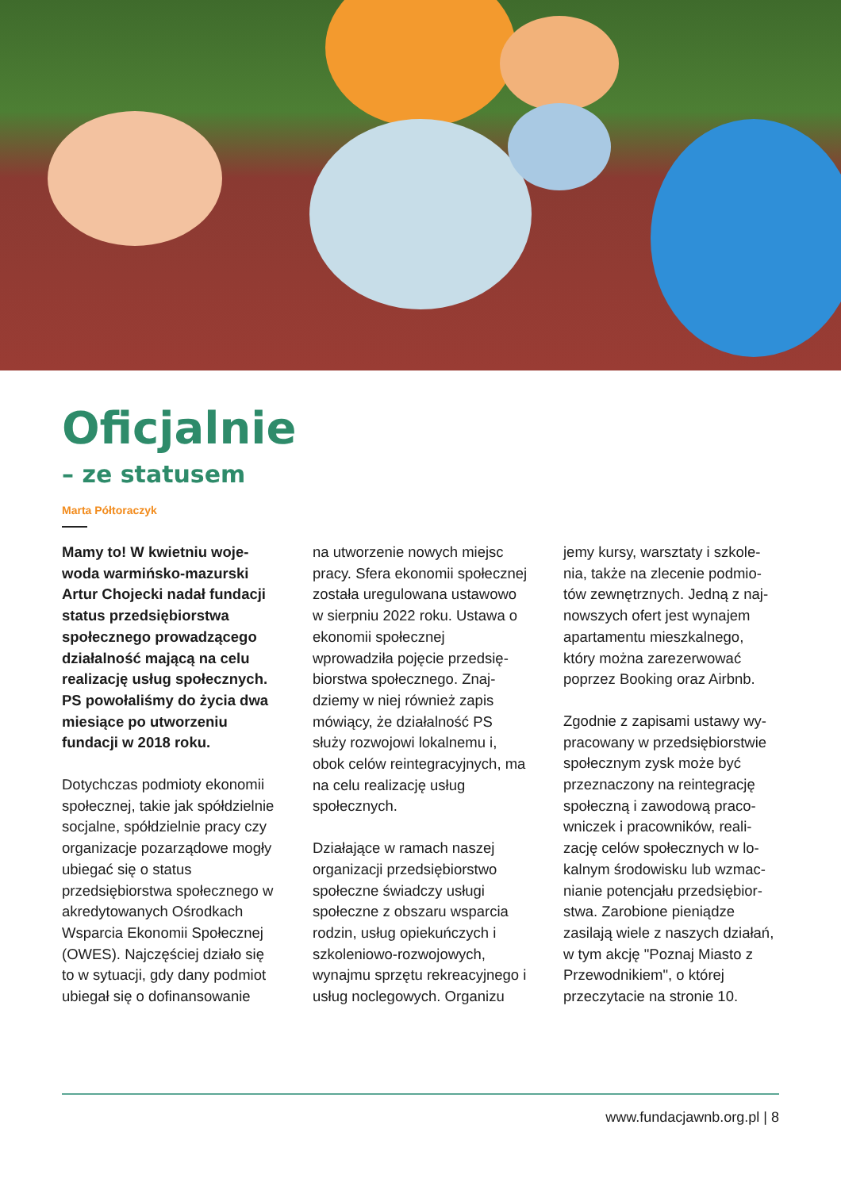Oficjalnie
– ze statusem
Marta Półtoraczyk
Mamy to! W kwietniu woje­woda warmińsko-mazurski Artur Chojecki nadał fundacji status przedsiębiorstwa społecznego prowadzącego działalność mającą na celu realizację usług społecznych. PS powołaliśmy do życia dwa miesiące po utworzeniu fundacji w 2018 roku.
Dotychczas podmioty ekonomii społecznej, takie jak spółdziel­nie socjalne, spółdzielnie pracy czy organizacje pozarządowe mogły ubiegać się o status przedsiębiorstwa społecznego w akredytowanych Ośrodkach Wsparcia Ekonomii Społecznej (OWES). Najczęściej działo się to w sytuacji, gdy dany podmiot ubiegał się o dofinansowanie
na utworzenie nowych miejsc pracy. Sfera ekonomii społecz­nej została uregulowana usta­wowo w sierpniu 2022 roku. Ustawa o ekonomii społecznej wprowadziła pojęcie przedsię­biorstwa społecznego. Znaj­dziemy w niej również zapis mówiący, że działalność PS służy rozwojowi lokalnemu i, obok celów reintegracyjnych, ma na celu realizację usług społecznych.
Działające w ramach naszej organizacji przedsiębiorstwo społeczne świadczy usługi społeczne z obszaru wsparcia rodzin, usług opiekuńczych i szkoleniowo-rozwojowych, wynajmu sprzętu rekreacyjnego i usług noclegowych. Organizu­
jemy kursy, warsztaty i szkole­nia, także na zlecenie podmio­tów zewnętrznych. Jedną z naj­nowszych ofert jest wynajem apartamentu mieszkalnego, który można zarezerwować poprzez Booking oraz Airbnb.
Zgodnie z zapisami ustawy wy­pracowany w przedsiębiorstwie społecznym zysk może być przeznaczony na reintegrację społeczną i zawodową praco­wniczek i pracowników, reali­zację celów społecznych w lo­kalnym środowisku lub wzmac­nianie potencjału przedsiębior­stwa. Zarobione pieniądze zasilają wiele z naszych działań, w tym akcję "Poznaj Miasto z Przewodnikiem", o której przeczytacie na stronie 10.
www.fundacjawnb.org.pl | 8